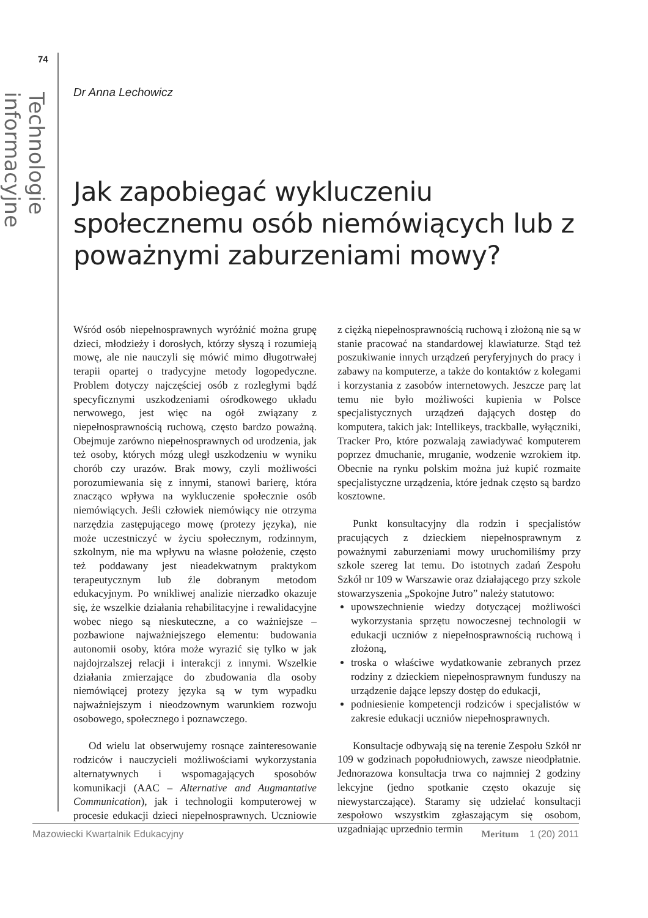74
Technologie informacyjne
Dr Anna Lechowicz
Jak zapobiegać wykluczeniu społecznemu osób niemówiących lub z poważnymi zaburzeniami mowy?
Wśród osób niepełnosprawnych wyróżnić można grupę dzieci, młodzieży i dorosłych, którzy słyszą i rozumieją mowę, ale nie nauczyli się mówić mimo długotrwałej terapii opartej o tradycyjne metody logopedyczne. Problem dotyczy najczęściej osób z rozległymi bądź specyficznymi uszkodzeniami ośrodkowego układu nerwowego, jest więc na ogół związany z niepełnosprawnością ruchową, często bardzo poważną. Obejmuje zarówno niepełnosprawnych od urodzenia, jak też osoby, których mózg uległ uszkodzeniu w wyniku chorób czy urazów. Brak mowy, czyli możliwości porozumiewania się z innymi, stanowi barierę, która znacząco wpływa na wykluczenie społecznie osób niemówiących. Jeśli człowiek niemówiący nie otrzyma narzędzia zastępującego mowę (protezy języka), nie może uczestniczyć w życiu społecznym, rodzinnym, szkolnym, nie ma wpływu na własne położenie, często też poddawany jest nieadekwatnym praktykom terapeutycznym lub źle dobranym metodom edukacyjnym. Po wnikliwej analizie nierzadko okazuje się, że wszelkie działania rehabilitacyjne i rewalidacyjne wobec niego są nieskuteczne, a co ważniejsze – pozbawione najważniejszego elementu: budowania autonomii osoby, która może wyrazić się tylko w jak najdojrzalszej relacji i interakcji z innymi. Wszelkie działania zmierzające do zbudowania dla osoby niemówiącej protezy języka są w tym wypadku najważniejszym i nieodzownym warunkiem rozwoju osobowego, społecznego i poznawczego.
Od wielu lat obserwujemy rosnące zainteresowanie rodziców i nauczycieli możliwościami wykorzystania alternatywnych i wspomagających sposobów komunikacji (AAC – Alternative and Augmantative Communication), jak i technologii komputerowej w procesie edukacji dzieci niepełnosprawnych. Uczniowie z ciężką niepełnosprawnością ruchową i złożoną nie są w stanie pracować na standardowej klawiaturze. Stąd też poszukiwanie innych urządzeń peryferyjnych do pracy i zabawy na komputerze, a także do kontaktów z kolegami i korzystania z zasobów internetowych. Jeszcze parę lat temu nie było możliwości kupienia w Polsce specjalistycznych urządzeń dających dostęp do komputera, takich jak: Intellikeys, trackballe, wyłączniki, Tracker Pro, które pozwalają zawiadywać komputerem poprzez dmuchanie, mruganie, wodzenie wzrokiem itp. Obecnie na rynku polskim można już kupić rozmaite specjalistyczne urządzenia, które jednak często są bardzo kosztowne.
Punkt konsultacyjny dla rodzin i specjalistów pracujących z dzieckiem niepełnosprawnym z poważnymi zaburzeniami mowy uruchomiliśmy przy szkole szereg lat temu. Do istotnych zadań Zespołu Szkół nr 109 w Warszawie oraz działającego przy szkole stowarzyszenia „Spokojne Jutro” należy statutowo:
upowszechnienie wiedzy dotyczącej możliwości wykorzystania sprzętu nowoczesnej technologii w edukacji uczniów z niepełnosprawnością ruchową i złożoną,
troska o właściwe wydatkowanie zebranych przez rodziny z dzieckiem niepełnosprawnym funduszy na urządzenie dające lepszy dostęp do edukacji,
podniesienie kompetencji rodziców i specjalistów w zakresie edukacji uczniów niepełnosprawnych.
Konsultacje odbywają się na terenie Zespołu Szkół nr 109 w godzinach popołudniowych, zawsze nieodpłatnie. Jednorazowa konsultacja trwa co najmniej 2 godziny lekcyjne (jedno spotkanie często okazuje się niewystarczające). Staramy się udzielać konsultacji zespołowo wszystkim zgłaszającym się osobom, uzgadniając uprzednio termin
Mazowiecki Kwartalnik Edukacyjny Meritum 1 (20) 2011